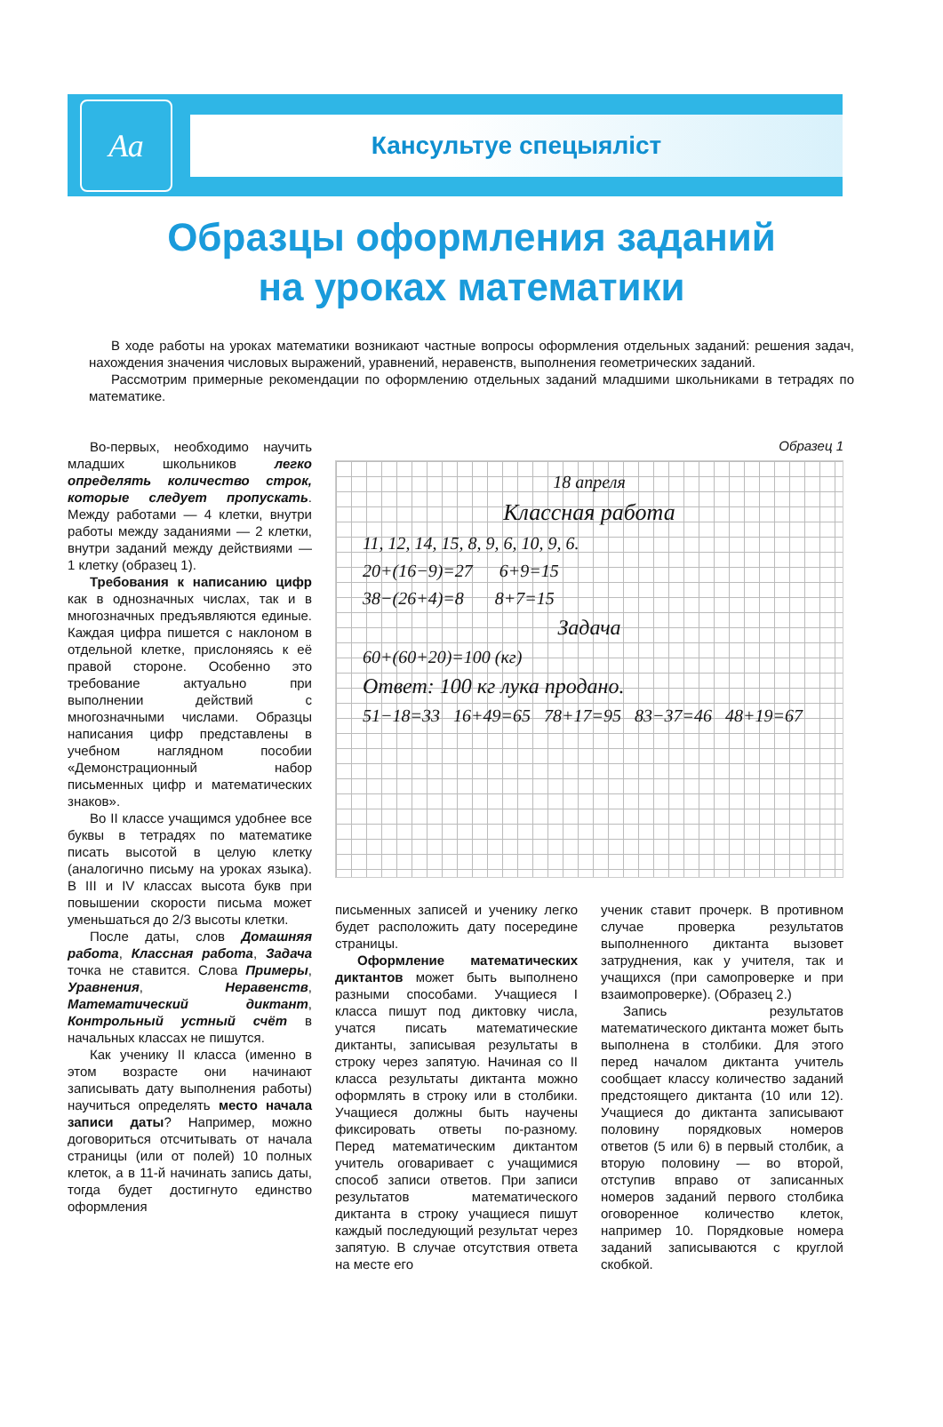Аа
Кансультуе спецыяліст
Образцы оформления заданий
на уроках математики
В ходе работы на уроках математики возникают частные вопросы оформления отдельных заданий: решения задач, нахождения значения числовых выражений, уравнений, неравенств, выполнения геометрических заданий.
Рассмотрим примерные рекомендации по оформлению отдельных заданий младшими школьниками в тетрадях по математике.
Во-первых, необходимо научить младших школьников легко определять количество строк, которые следует пропускать. Между работами — 4 клетки, внутри работы между заданиями — 2 клетки, внутри заданий между действиями — 1 клетку (образец 1).
Требования к написанию цифр как в однозначных числах, так и в многозначных предъявляются единые. Каждая цифра пишется с наклоном в отдельной клетке, прислоняясь к её правой стороне. Особенно это требование актуально при выполнении действий с многозначными числами. Образцы написания цифр представлены в учебном наглядном пособии «Демонстрационный набор письменных цифр и математических знаков».
Во II классе учащимся удобнее все буквы в тетрадях по математике писать высотой в целую клетку (аналогично письму на уроках языка). В III и IV классах высота букв при повышении скорости письма может уменьшаться до 2/3 высоты клетки.
После даты, слов Домашняя работа, Классная работа, Задача точка не ставится. Слова Примеры, Уравнения, Неравенств, Математический диктант, Контрольный устный счёт в начальных классах не пишутся.
Как ученику II класса (именно в этом возрасте они начинают записывать дату выполнения работы) научиться определять место начала записи даты? Например, можно договориться отсчитывать от начала страницы (или от полей) 10 полных клеток, а в 11-й начинать запись даты, тогда будет достигнуто единство оформления
Образец 1
18 апреля
Классная работа
11, 12, 14, 15, 8, 9, 6, 10, 9, 6.
20+(16−9)=27 6+9=15
38−(26+4)=8 8+7=15
Задача
60+(60+20)=100 (кг)
Ответ: 100 кг лука продано.
51−18=33 16+49=65 78+17=95 83−37=46 48+19=67
письменных записей и ученику легко будет расположить дату посередине страницы.
Оформление математических диктантов может быть выполнено разными способами. Учащиеся I класса пишут под диктовку числа, учатся писать математические диктанты, записывая результаты в строку через запятую. Начиная со II класса результаты диктанта можно оформлять в строку или в столбики. Учащиеся должны быть научены фиксировать ответы по-разному. Перед математическим диктантом учитель оговаривает с учащимися способ записи ответов. При записи результатов математического диктанта в строку учащиеся пишут каждый последующий результат через запятую. В случае отсутствия ответа на месте его
ученик ставит прочерк. В противном случае проверка результатов выполненного диктанта вызовет затруднения, как у учителя, так и учащихся (при самопроверке и при взаимопроверке). (Образец 2.)
Запись результатов математического диктанта может быть выполнена в столбики. Для этого перед началом диктанта учитель сообщает классу количество заданий предстоящего диктанта (10 или 12). Учащиеся до диктанта записывают половину порядковых номеров ответов (5 или 6) в первый столбик, а вторую половину — во второй, отступив вправо от записанных номеров заданий первого столбика оговоренное количество клеток, например 10. Порядковые номера заданий записываются с круглой скобкой.